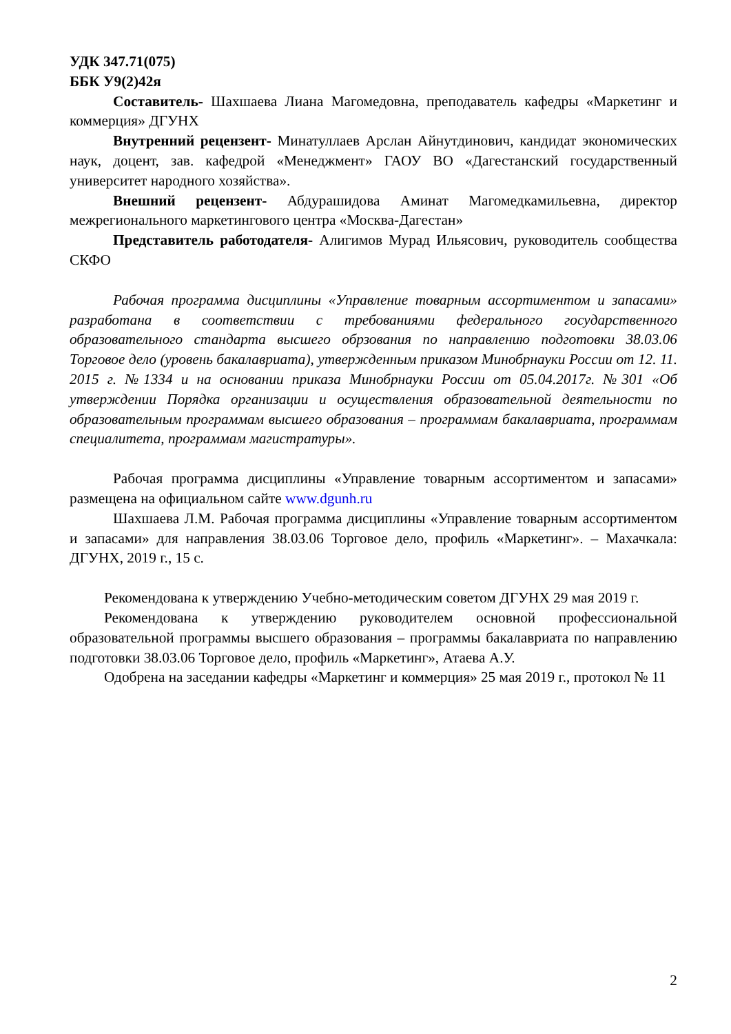УДК 347.71(075)
ББК У9(2)42я
Составитель- Шахшаева Лиана Магомедовна, преподаватель кафедры «Маркетинг и коммерция» ДГУНХ
Внутренний рецензент- Минатуллаев Арслан Айнутдинович, кандидат экономических наук, доцент, зав. кафедрой «Менеджмент» ГАОУ ВО «Дагестанский государственный университет народного хозяйства».
Внешний рецензент- Абдурашидова Аминат Магомедкамильевна, директор межрегионального маркетингового центра «Москва-Дагестан»
Представитель работодателя- Алигимов Мурад Ильясович, руководитель сообщества СКФО
Рабочая программа дисциплины «Управление товарным ассортиментом и запасами» разработана в соответствии с требованиями федерального государственного образовательного стандарта высшего обрзования по направлению подготовки 38.03.06 Торговое дело (уровень бакалавриата), утвержденным приказом Минобрнауки России от 12. 11. 2015 г. №1334 и на основании приказа Минобрнауки России от 05.04.2017г. №301 «Об утверждении Порядка организации и осуществления образовательной деятельности по образовательным программам высшего образования – программам бакалавриата, программам специалитета, программам магистратуры».
Рабочая программа дисциплины «Управление товарным ассортиментом и запасами» размещена на официальном сайте www.dgunh.ru
Шахшаева Л.М. Рабочая программа дисциплины «Управление товарным ассортиментом и запасами» для направления 38.03.06 Торговое дело, профиль «Маркетинг». – Махачкала: ДГУНХ, 2019 г., 15 с.
Рекомендована к утверждению Учебно-методическим советом ДГУНХ 29 мая 2019 г.
Рекомендована к утверждению руководителем основной профессиональной образовательной программы высшего образования – программы бакалавриата по направлению подготовки 38.03.06 Торговое дело, профиль «Маркетинг», Атаева А.У.
Одобрена на заседании кафедры «Маркетинг и коммерция» 25 мая 2019 г., протокол № 11
2